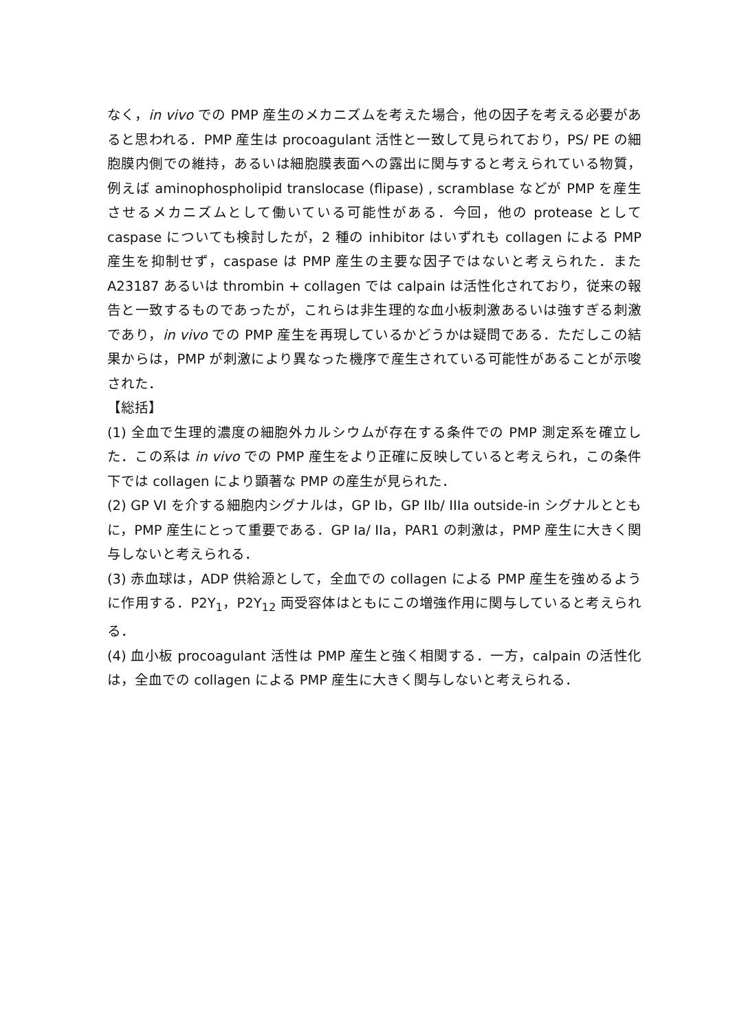なく，in vivo での PMP 産生のメカニズムを考えた場合，他の因子を考える必要があると思われる．PMP 産生は procoagulant 活性と一致して見られており，PS/ PE の細胞膜内側での維持，あるいは細胞膜表面への露出に関与すると考えられている物質，例えば aminophospholipid translocase (flipase) , scramblase などが PMP を産生させるメカニズムとして働いている可能性がある．今回，他の protease として caspase についても検討したが，2 種の inhibitor はいずれも collagen による PMP 産生を抑制せず，caspase は PMP 産生の主要な因子ではないと考えられた．また A23187 あるいは thrombin + collagen では calpain は活性化されており，従来の報告と一致するものであったが，これらは非生理的な血小板刺激あるいは強すぎる刺激であり，in vivo での PMP 産生を再現しているかどうかは疑問である．ただしこの結果からは，PMP が刺激により異なった機序で産生されている可能性があることが示唆された．
【総括】
(1) 全血で生理的濃度の細胞外カルシウムが存在する条件での PMP 測定系を確立した．この系は in vivo での PMP 産生をより正確に反映していると考えられ，この条件下では collagen により顕著な PMP の産生が見られた．
(2) GP VI を介する細胞内シグナルは，GP Ib，GP IIb/ IIIa outside-in シグナルとともに，PMP 産生にとって重要である．GP Ia/ IIa，PAR1 の刺激は，PMP 産生に大きく関与しないと考えられる．
(3) 赤血球は，ADP 供給源として，全血での collagen による PMP 産生を強めるように作用する．P2Y<sub>1</sub>，P2Y<sub>12</sub> 両受容体はともにこの増強作用に関与していると考えられる．
(4) 血小板 procoagulant 活性は PMP 産生と強く相関する．一方，calpain の活性化は，全血での collagen による PMP 産生に大きく関与しないと考えられる．